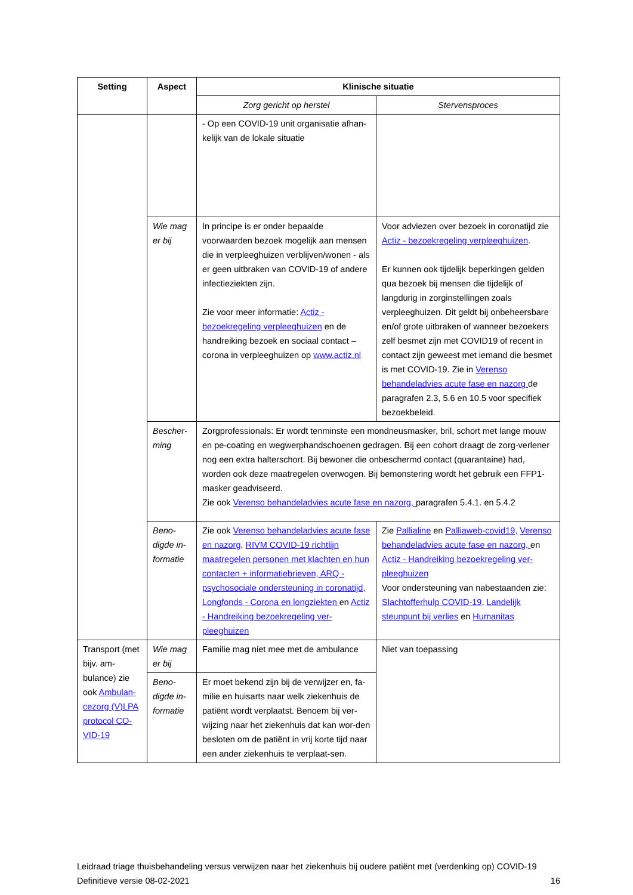| Setting | Aspect | Klinische situatie | |
| --- | --- | --- | --- |
| | | Zorg gericht op herstel | Stervensproces |
| | | - Op een COVID-19 unit organisatie afhan-kelijk van de lokale situatie | |
| | Wie mag er bij | In principe is er onder bepaalde voorwaarden bezoek mogelijk aan mensen die in verpleeghuizen verblijven/wonen - als er geen uitbraken van COVID-19 of andere infectieziekten zijn. Zie voor meer informatie: Actiz - bezoekregeling verpleeghuizen en de handreiking bezoek en sociaal contact – corona in verpleeghuizen op www.actiz.nl | Voor adviezen over bezoek in coronatijd zie Actiz - bezoekregeling verpleeghuizen . Er kunnen ook tijdelijk beperkingen gelden qua bezoek bij mensen die tijdelijk of langdurig in zorginstellingen zoals verpleeghuizen. Dit geldt bij onbeheersbare en/of grote uitbraken of wanneer bezoekers zelf besmet zijn met COVID19 of recent in contact zijn geweest met iemand die besmet is met COVID-19. Zie in Verenso behandeladvies acute fase en nazorg de paragrafen 2.3, 5.6 en 10.5 voor specifiek bezoekbeleid. |
| | Bescher-ming | Zorgprofessionals: Er wordt tenminste een mondneusmasker, bril, schort met lange mouw en pe-coating en wegwerphandschoenen gedragen. Bij een cohort draagt de zorg-verlener nog een extra halterschort. Bij bewoner die onbeschermd contact (quarantaine) had, worden ook deze maatregelen overwogen. Bij bemonstering wordt het gebruik een FFP1-masker geadviseerd. Zie ook Verenso behandeladvies acute fase en nazorg, paragrafen 5.4.1. en 5.4.2 | |
| | Beno-digde in-formatie | Zie ook Verenso behandeladvies acute fase en nazorg , RIVM COVID-19 richtlijn maatregelen personen met klachten en hun contacten + informatiebrieven, ARQ - psychosociale ondersteuning in coronatijd, Longfonds - Corona en longziekten en Actiz - Handreiking bezoekregeling ver-pleeghuizen | Zie Pallialine en Palliaweb-covid19, Verenso behandeladvies acute fase en nazorg, en Actiz - Handreiking bezoekregeling ver-pleeghuizen Voor ondersteuning van nabestaanden zie: Slachtofferhulp COVID-19 , Landelijk steunpunt bij verlies en Humanitas |
| Transport (met bijv. am-bulance) zie ook Ambulan-cezorg (V)LPA protocol CO-VID-19 | Wie mag er bij | Familie mag niet mee met de ambulance | Niet van toepassing |
| | Beno-digde in-formatie | Er moet bekend zijn bij de verwijzer en, fa-milie en huisarts naar welk ziekenhuis de patiënt wordt verplaatst. Benoem bij ver-wijzing naar het ziekenhuis dat kan wor-den besloten om de patiënt in vrij korte tijd naar een ander ziekenhuis te verplaat-sen. | |
Leidraad triage thuisbehandeling versus verwijzen naar het ziekenhuis bij oudere patiënt met (verdenking op) COVID-19
Definitieve versie 08-02-2021 16